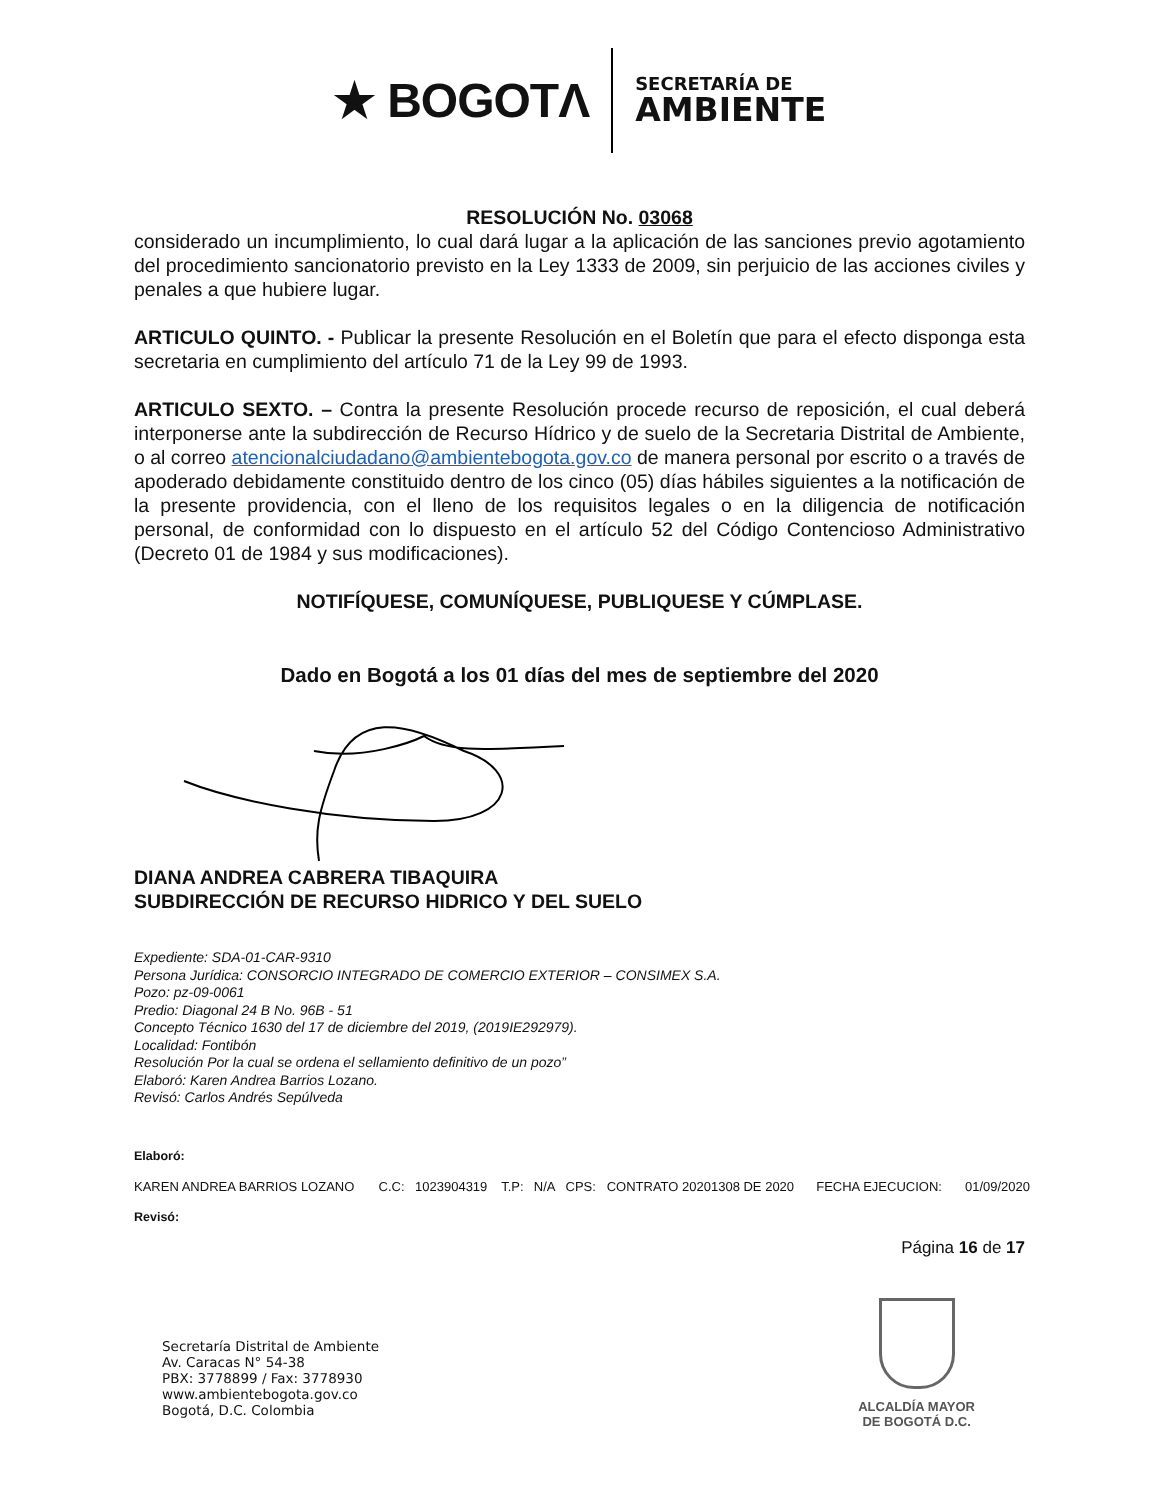★ BOGOTΛ
SECRETARÍA DE
AMBIENTE
RESOLUCIÓN No. 03068
considerado un incumplimiento, lo cual dará lugar a la aplicación de las sanciones previo agotamiento del procedimiento sancionatorio previsto en la Ley 1333 de 2009, sin perjuicio de las acciones civiles y penales a que hubiere lugar.
ARTICULO QUINTO. - Publicar la presente Resolución en el Boletín que para el efecto disponga esta secretaria en cumplimiento del artículo 71 de la Ley 99 de 1993.
ARTICULO SEXTO. – Contra la presente Resolución procede recurso de reposición, el cual deberá interponerse ante la subdirección de Recurso Hídrico y de suelo de la Secretaria Distrital de Ambiente, o al correo atencionalciudadano@ambientebogota.gov.co de manera personal por escrito o a través de apoderado debidamente constituido dentro de los cinco (05) días hábiles siguientes a la notificación de la presente providencia, con el lleno de los requisitos legales o en la diligencia de notificación personal, de conformidad con lo dispuesto en el artículo 52 del Código Contencioso Administrativo (Decreto 01 de 1984 y sus modificaciones).
NOTIFÍQUESE, COMUNÍQUESE, PUBLIQUESE Y CÚMPLASE.
Dado en Bogotá a los 01 días del mes de septiembre del 2020
DIANA ANDREA CABRERA TIBAQUIRA
SUBDIRECCIÓN DE RECURSO HIDRICO Y DEL SUELO
Expediente: SDA-01-CAR-9310
Persona Jurídica: CONSORCIO INTEGRADO DE COMERCIO EXTERIOR – CONSIMEX S.A.
Pozo: pz-09-0061
Predio: Diagonal 24 B No. 96B - 51
Concepto Técnico 1630 del 17 de diciembre del 2019, (2019IE292979).
Localidad: Fontibón
Resolución Por la cual se ordena el sellamiento definitivo de un pozo”
Elaboró: Karen Andrea Barrios Lozano.
Revisó: Carlos Andrés Sepúlveda
Elaboró:
| KAREN ANDREA BARRIOS LOZANO | C.C: | 1023904319 | T.P: | N/A | CPS: | CONTRATO 20201308 DE 2020 | FECHA EJECUCION: | 01/09/2020 |
Revisó:
Página 16 de 17
Secretaría Distrital de Ambiente
Av. Caracas N° 54-38
PBX: 3778899 / Fax: 3778930
www.ambientebogota.gov.co
Bogotá, D.C. Colombia
ALCALDÍA MAYOR
DE BOGOTÁ D.C.